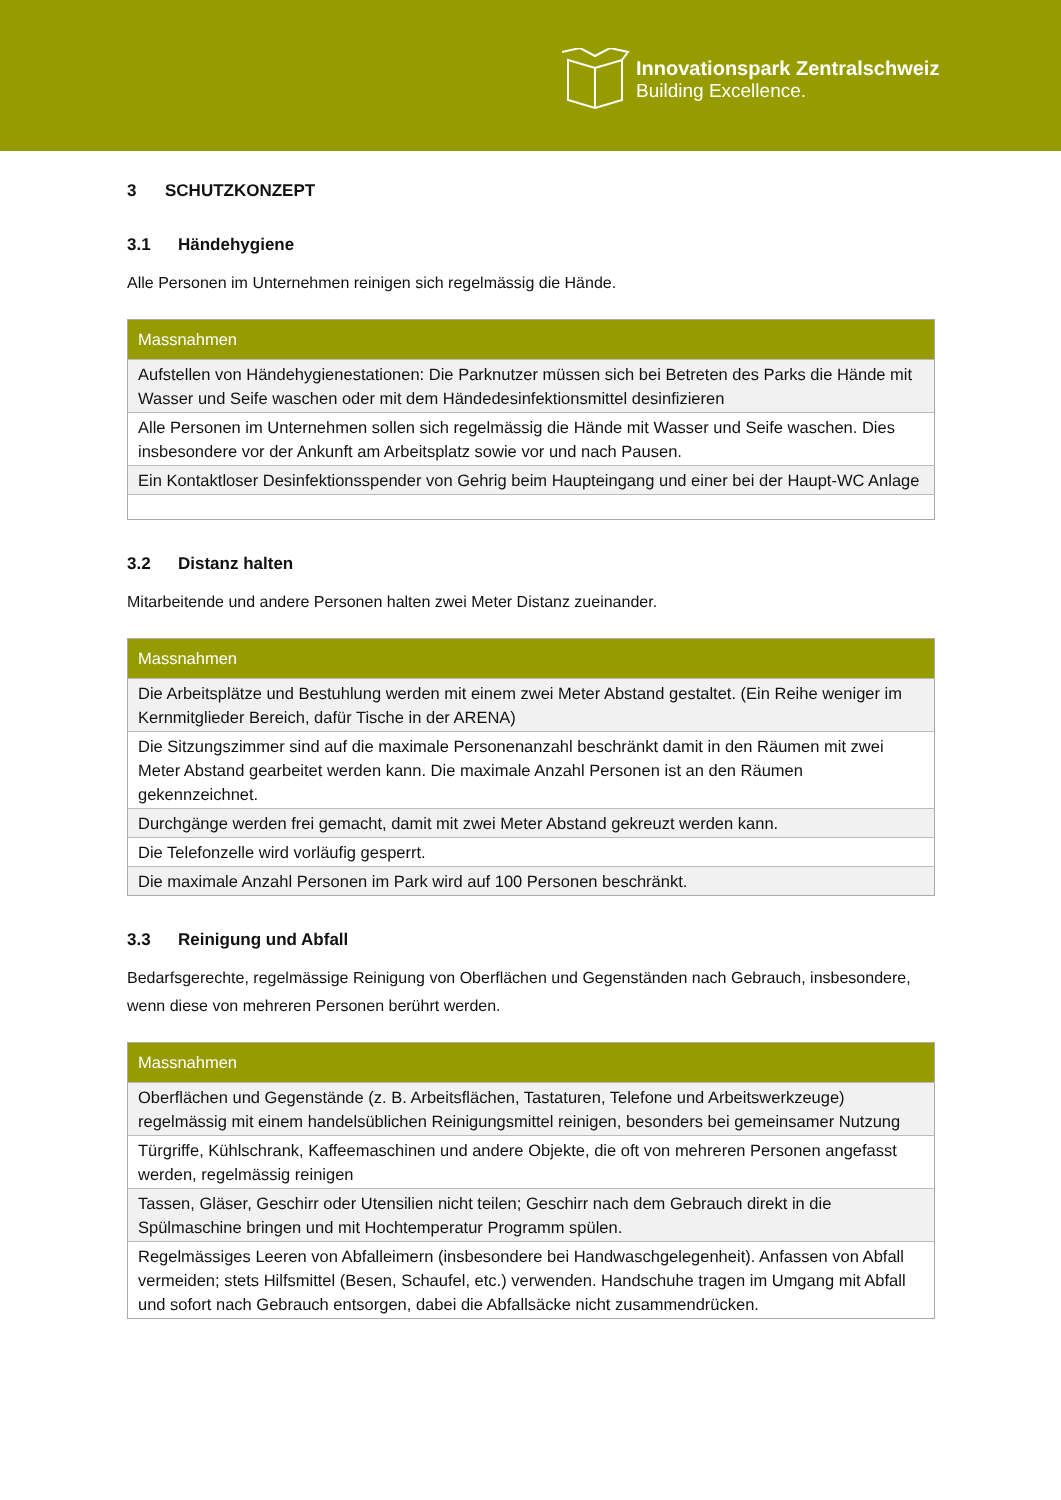Innovationspark Zentralschweiz
Building Excellence.
3 SCHUTZKONZEPT
3.1 Händehygiene
Alle Personen im Unternehmen reinigen sich regelmässig die Hände.
| Massnahmen |
| --- |
| Aufstellen von Händehygienestationen: Die Parknutzer müssen sich bei Betreten des Parks die Hände mit Wasser und Seife waschen oder mit dem Händedesinfektionsmittel desinfizieren |
| Alle Personen im Unternehmen sollen sich regelmässig die Hände mit Wasser und Seife waschen. Dies insbesondere vor der Ankunft am Arbeitsplatz sowie vor und nach Pausen. |
| Ein Kontaktloser Desinfektionsspender von Gehrig beim Haupteingang und einer bei der Haupt-WC Anlage |
3.2 Distanz halten
Mitarbeitende und andere Personen halten zwei Meter Distanz zueinander.
| Massnahmen |
| --- |
| Die Arbeitsplätze und Bestuhlung werden mit einem zwei Meter Abstand gestaltet. (Ein Reihe weniger im Kernmitglieder Bereich, dafür Tische in der ARENA) |
| Die Sitzungszimmer sind auf die maximale Personenanzahl beschränkt damit in den Räumen mit zwei Meter Abstand gearbeitet werden kann. Die maximale Anzahl Personen ist an den Räumen gekennzeichnet. |
| Durchgänge werden frei gemacht, damit mit zwei Meter Abstand gekreuzt werden kann. |
| Die Telefonzelle wird vorläufig gesperrt. |
| Die maximale Anzahl Personen im Park wird auf 100 Personen beschränkt. |
3.3 Reinigung und Abfall
Bedarfsgerechte, regelmässige Reinigung von Oberflächen und Gegenständen nach Gebrauch, insbesondere, wenn diese von mehreren Personen berührt werden.
| Massnahmen |
| --- |
| Oberflächen und Gegenstände (z. B. Arbeitsflächen, Tastaturen, Telefone und Arbeitswerkzeuge) regelmässig mit einem handelsüblichen Reinigungsmittel reinigen, besonders bei gemeinsamer Nutzung |
| Türgriffe, Kühlschrank, Kaffeemaschinen und andere Objekte, die oft von mehreren Personen angefasst werden, regelmässig reinigen |
| Tassen, Gläser, Geschirr oder Utensilien nicht teilen; Geschirr nach dem Gebrauch direkt in die Spülmaschine bringen und mit Hochtemperatur Programm spülen. |
| Regelmässiges Leeren von Abfalleimern (insbesondere bei Handwaschgelegenheit). Anfassen von Abfall vermeiden; stets Hilfsmittel (Besen, Schaufel, etc.) verwenden. Handschuhe tragen im Umgang mit Abfall und sofort nach Gebrauch entsorgen, dabei die Abfallsäcke nicht zusammendrücken. |